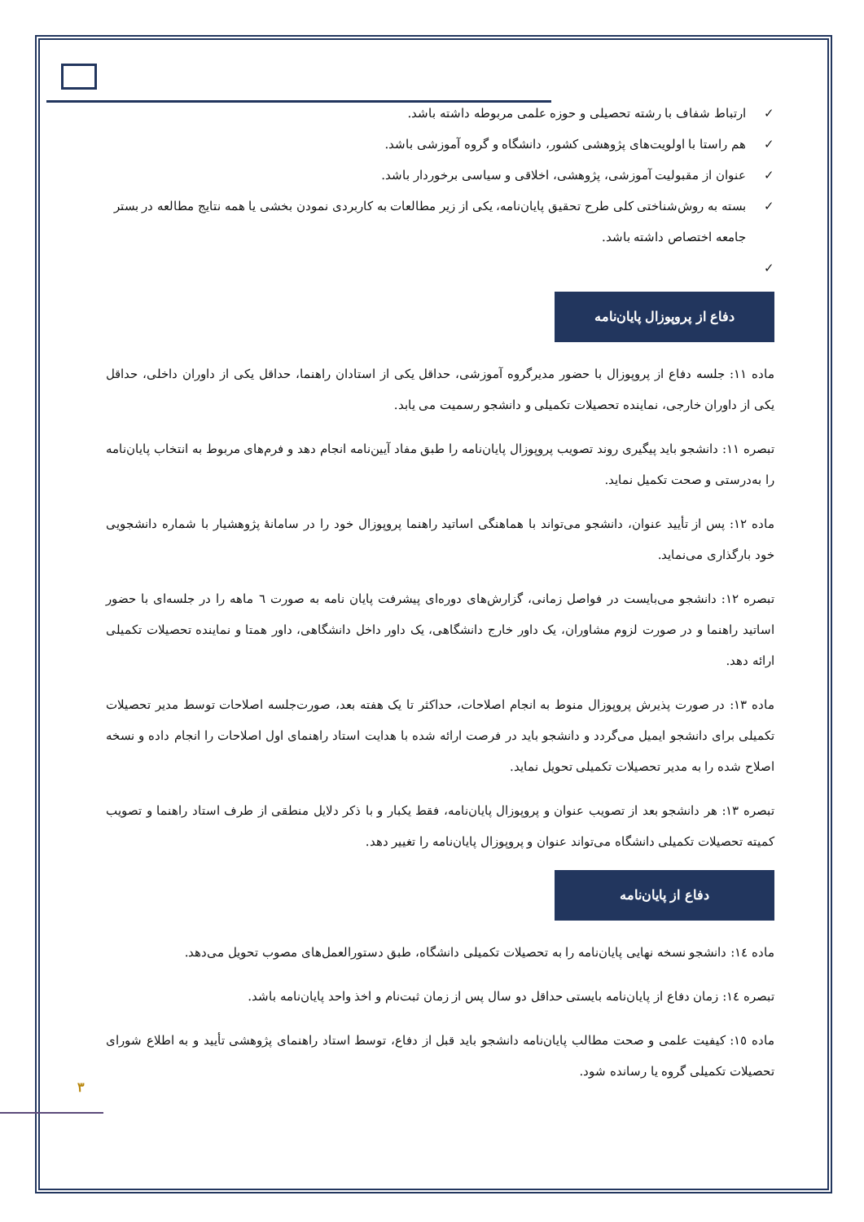✓ ارتباط شفاف با رشته تحصیلی و حوزه علمی مربوطه داشته باشد.
✓ هم راستا با اولویت‌های پژوهشی کشور، دانشگاه و گروه آموزشی باشد.
✓ عنوان از مقبولیت آموزشی، پژوهشی، اخلاقی و سیاسی برخوردار باشد.
✓ بسته به روش‌شناختی کلی طرح تحقیق پایان‌نامه، یکی از زیر مطالعات به کاربردی نمودن بخشی یا همه نتایج مطالعه در بستر جامعه اختصاص داشته باشد.
✓
دفاع از پروپوزال پایان‌نامه
ماده ۱۱: جلسه دفاع از پروپوزال با حضور مدیرگروه آموزشی، حداقل یکی از استادان راهنما، حداقل یکی از داوران داخلی، حداقل یکی از داوران خارجی، نماینده تحصیلات تکمیلی و دانشجو رسمیت می یابد.
تبصره ۱۱: دانشجو باید پیگیری روند تصویب پروپوزال پایان‌نامه را طبق مفاد آیین‌نامه انجام دهد و فرم‌های مربوط به انتخاب پایان‌نامه را به‌درستی و صحت تکمیل نماید.
ماده ۱۲: پس از تأیید عنوان، دانشجو می‌تواند با هماهنگی اساتید راهنما پروپوزال خود را در سامانهٔ پژوهشیار با شماره دانشجویی خود بارگذاری می‌نماید.
تبصره ۱۲: دانشجو می‌بایست در فواصل زمانی، گزارش‌های دوره‌ای پیشرفت پایان نامه به صورت ٦ ماهه را در جلسه‌ای با حضور اساتید راهنما و در صورت لزوم مشاوران، یک داور خارج دانشگاهی، یک داور داخل دانشگاهی، داور همتا و نماینده تحصیلات تکمیلی ارائه دهد.
ماده ۱۳: در صورت پذیرش پروپوزال منوط به انجام اصلاحات، حداکثر تا یک هفته بعد، صورت‌جلسه اصلاحات توسط مدیر تحصیلات تکمیلی برای دانشجو ایمیل می‌گردد و دانشجو باید در فرصت ارائه شده با هدایت استاد راهنمای اول اصلاحات را انجام داده و نسخه اصلاح شده را به مدیر تحصیلات تکمیلی تحویل نماید.
تبصره ۱۳: هر دانشجو بعد از تصویب عنوان و پروپوزال پایان‌نامه، فقط یکبار و با ذکر دلایل منطقی از طرف استاد راهنما و تصویب کمیته تحصیلات تکمیلی دانشگاه می‌تواند عنوان و پروپوزال پایان‌نامه را تغییر دهد.
دفاع از پایان‌نامه
ماده ١٤: دانشجو نسخه نهایی پایان‌نامه را به تحصیلات تکمیلی دانشگاه، طبق دستورالعمل‌های مصوب تحویل می‌دهد.
تبصره ١٤: زمان دفاع از پایان‌نامه بایستی حداقل دو سال پس از زمان ثبت‌نام و اخذ واحد پایان‌نامه باشد.
ماده ١٥: کیفیت علمی و صحت مطالب پایان‌نامه دانشجو باید قبل از دفاع، توسط استاد راهنمای پژوهشی تأیید و به اطلاع شورای تحصیلات تکمیلی گروه یا رسانده شود.
۳